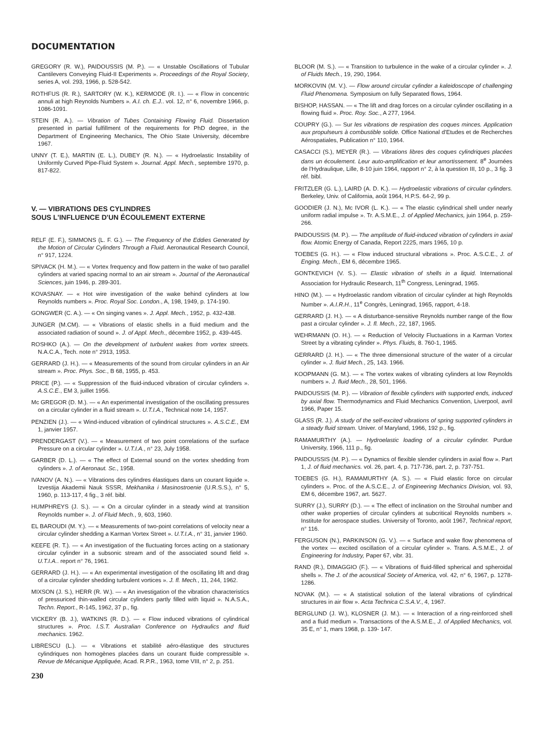DOCUMENTATION
GREGORY (R. W.), PAIDOUSSIS (M. P.). — « Unstable Oscillations of Tubular Cantilevers Conveying Fluid-II Experiments ». Proceedings of the Royal Society, series A, vol. 293, 1966, p. 528-542.
ROTHFUS (R. R.), SARTORY (W. K.), KERMODE (R. I.). — « Flow in concentric annuli at high Reynolds Numbers ». A.I. ch. E.J.. vol. 12, n° 6, novembre 1966, p. 1086-1091.
STEIN (R. A.). — Vibration of Tubes Containing Flowing Fluid. Dissertation presented in partial fulfillment of the requirements for PhD degree, in the Department of Engineering Mechanics, The Ohio State University, décembre 1967.
UNNY (T. E.), MARTIN (E. L.), DUBEY (R. N.). — « Hydroelastic Instability of Uniformly Curved Pipe-Fluid System ». Journal. Appl. Mech., septembre 1970, p. 817-822.
V. — VIBRATIONS DES CYLINDRES
SOUS L'INFLUENCE D'UN ÉCOULEMENT EXTERNE
RELF (E. F.), SIMMONS (L. F. G.). — The Frequency of the Eddies Generated by the Motion of Circular Cylinders Through a Fluid. Aeronautical Research Council, n° 917, 1224.
SPIVACK (H. M.). — « Vortex frequency and flow pattern in the wake of two parallel cylinders at varied spacing normal to an air stream ». Journal of the Aeronautical Sciences, juin 1946, p. 289-301.
KOVASNAY. — « Hot wire investigation of the wake behind cylinders at low Reynolds numbers ». Proc. Royal Soc. London., A, 198, 1949, p. 174-190.
GONGWER (C. A.). — « On singing vanes ». J. Appl. Mech., 1952, p. 432-438.
JUNGER (M.CM). — « Vibrations of elastic shells in a fluid medium and the associated radiation of sound ». J. of Appl. Mech., décembre 1952, p. 439-445.
ROSHKO (A.). — On the development of turbulent wakes from vortex streets. N.A.C.A., Tech. note n° 2913, 1953.
GERRARD (J. H.). — « Measurements of the sound from circular cylinders in an Air stream ». Proc. Phys. Soc., B 68, 1955, p. 453.
PRICE (P.). — « Suppression of the fluid-induced vibration of circular cylinders ». A.S.C.E., EM 3, juillet 1956.
Mc GREGOR (D. M.). — « An experimental investigation of the oscillating pressures on a circular cylinder in a fluid stream ». U.T.I.A., Technical note 14, 1957.
PENZIEN (J.). — « Wind-induced vibration of cylindrical structures ». A.S.C.E., EM 1, janvier 1957.
PRENDERGAST (V.). — « Measurement of two point correlations of the surface Pressure on a circular cylinder ». U.T.I.A., n° 23, July 1958.
GARBER (D. L.). — « The effect of External sound on the vortex shedding from cylinders ». J. of Aeronaut. Sc., 1958.
IVANOV (A. N.). — « Vibrations des cylindres élastiques dans un courant liquide ». Izvestija Akademii Nauk SSSR, Mekhanika i Masinostroenie (U.R.S.S.), n° 5, 1960, p. 113-117, 4 fig., 3 réf. bibl.
HUMPHREYS (J. S.). — « On a circular cylinder in a steady wind at transition Reynolds number ». J. of Fluid Mech., 9, 603, 1960.
EL BAROUDI (M. Y.). — « Measurements of two-point correlations of velocity near a circular cylinder shedding a Karman Vortex Street ». U.T.I.A., n° 31, janvier 1960.
KEEFE (R. T.). — « An investigation of the fluctuating forces acting on a stationary circular cylinder in a subsonic stream and of the associated sound field ». U.T.I.A.. report n° 76, 1961.
GERRARD (J. H.). — « An experimental investigation of the oscillating lift and drag of a circular cylinder shedding turbulent vortices ». J. fl. Mech., 11, 244, 1962.
MIXSON (J. S.), HERR (R. W.). — « An investigation of the vibration characteristics of pressuriced thin-walled circular cylinders partly filled with liquid ». N.A.S.A., Techn. Report., R-145, 1962, 37 p., fig.
VICKERY (B. J.), WATKINS (R. D.). — « Flow induced vibrations of cylindrical structures ». Proc. I.S.T. Australian Conference on Hydraulics and fluid mechanics. 1962.
LIBRESCU (L.). — « Vibrations et stabilité aéro-élastique des structures cylindriques non homogènes placées dans un courant fluide compressible ». Revue de Mécanique Appliquée, Acad. R.P.R., 1963, tome VIII, n° 2, p. 251.
230
BLOOR (M. S.). — « Transition to turbulence in the wake of a circular cylinder ». J. of Fluids Mech., 19, 290, 1964.
MORKOVIN (M. V.). — Flow around circular cylinder a kaleidoscope of challenging Fluid Phenomena. Symposium on fully Separated flows, 1964.
BISHOP, HASSAN. — « The lift and drag forces on a circular cylinder oscillating in a flowing fluid ». Proc. Roy. Soc., A 277, 1964.
COUPRY (G.). — Sur les vibrations de respiration des coques minces. Application aux propulseurs à combustible solide. Office National d'Etudes et de Recherches Aérospatiales, Publication n° 110, 1964.
CASACCI (S.), MEYER (R.). — Vibrations libres des coques cylindriques placées dans un écoulement. Leur auto-amplification et leur amortissement. 8<sup>e</sup> Journées de l'Hydraulique, Lille, 8-10 juin 1964, rapport n° 2, à la question III, 10 p., 3 fig. 3 réf. bibl.
FRITZLER (G. L.), LAIRD (A. D. K.). — Hydroelastic vibrations of circular cylinders. Berkeley, Univ. of California, août 1964, H.P.S. 64-2, 99 p.
GOODIER (J. N.), Mc IVOR (L. K.). — « The elastic cylindrical shell under nearly uniform radial impulse ». Tr. A.S.M.E., J. of Applied Mechanics, juin 1964, p. 259-266.
PAIDOUSSIS (M. P.). — The amplitude of fluid-induced vibration of cylinders in axial flow. Atomic Energy of Canada, Report 2225, mars 1965, 10 p.
TOEBES (G. H.). — « Flow induced structural vibrations ». Proc. A.S.C.E., J. of Enging. Mech., EM 6, décembre 1965.
GONTKEVICH (V. S.). — Elastic vibration of shells in a liquid. International Association for Hydraulic Research, 11<sup>th</sup> Congress, Leningrad, 1965.
HINO (M.). — « Hydroelastic random vibration of circular cylinder at high Reynolds Number ». A.I.R.H., 11<sup>e</sup> Congrès, Leningrad, 1965, rapport, 4-18.
GERRARD (J. H.). — « A disturbance-sensitive Reynolds number range of the flow past a circular cylinder ». J. fl. Mech., 22, 187, 1965.
WEHRMANN (O. H.). — « Reduction of Velocity Fluctuations in a Karman Vortex Street by a vibrating cylinder ». Phys. Fluids, 8. 760-1, 1965.
GERRARD (J. H.). — « The three dimensional structure of the water of a circular cylinder ». J. fluid Mech., 25, 143. 1966.
KOOPMANN (G. M.). — « The vortex wakes of vibrating cylinders at low Reynolds numbers ». J. fluid Mech., 28, 501, 1966.
PAIDOUSSIS (M. P.). — Vibration of flexible cylinders with supported ends, induced by axial flow. Thermodynamics and Fluid Mechanics Convention, Liverpool, avril 1966, Paper 15.
GLASS (R. J.). A study of the self-excited vibrations of spring supported cylinders in a steady fluid stream. Univer. of Maryland, 1966, 192 p., fig.
RAMAMURTHY (A.). — Hydroelastic loading of a circular cylinder. Purdue University, 1966, 111 p., fig.
PAIDOUSSIS (M. P.). — « Dynamics of flexible slender cylinders in axial flow ». Part 1, J. of fluid mechanics. vol. 26, part. 4, p. 717-736, part. 2, p. 737-751.
TOEBES (G. H.), RAMAMURTHY (A. S.). — « Fluid elastic force on circular cylinders ». Proc. of the A.S.C.E., J. of Engineering Mechanics Division, vol. 93, EM 6, décembre 1967, art. 5627.
SURRY (J.), SURRY (D.). — « The effect of inclination on the Strouhal number and other wake properties of circular cylinders at subcritical Reynolds numbers ». Institute for aerospace studies. University of Toronto, août 1967, Technical report, n° 116.
FERGUSON (N.), PARKINSON (G. V.). — « Surface and wake flow phenomena of the vortex — excited oscillation of a circular cylinder ». Trans. A.S.M.E., J. of Engineering for Industry, Paper 67, vibr. 31.
RAND (R.), DIMAGGIO (F.). — « Vibrations of fluid-filled spherical and spheroidal shells ». The J. of the acoustical Society of America, vol. 42, n° 6, 1967, p. 1278-1286.
NOVAK (M.). — « A statistical solution of the lateral vibrations of cylindrical structures in air flow ». Acta Technica C.S.A.V., 4, 1967.
BERGLUND (J. W.), KLOSNER (J. M.). — « Interaction of a ring-reinforced shell and a fluid medium ». Transactions of the A.S.M.E., J. of Applied Mechanics, vol. 35 E, n° 1, mars 1968, p. 139- 147.